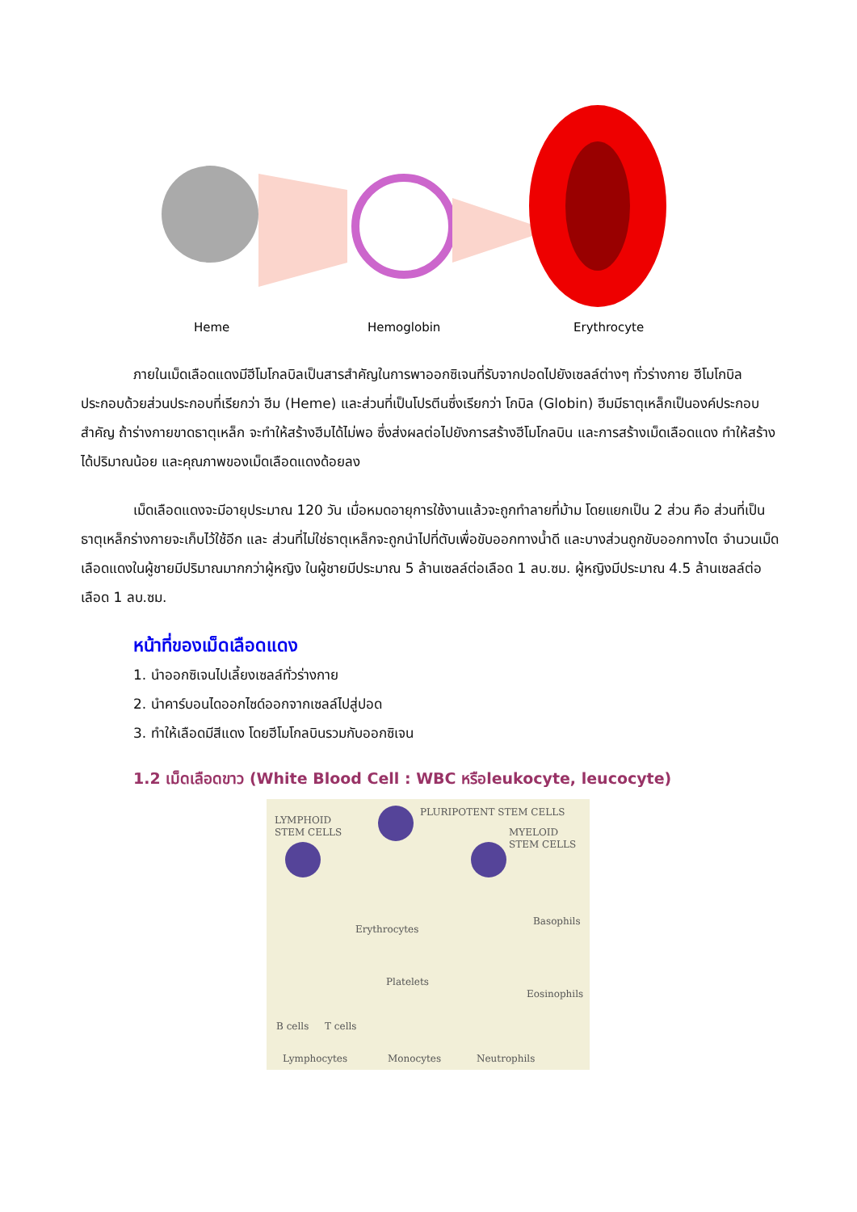Heme
Hemoglobin
Erythrocyte
ภายในเม็ดเลือดแดงมีฮีโมโกลบิลเป็นสารสำคัญในการพาออกซิเจนที่รับจากปอดไปยังเซลล์ต่างๆ ทั่วร่างกาย ฮีโมโกบิลประกอบด้วยส่วนประกอบที่เรียกว่า ฮีม (Heme) และส่วนที่เป็นโปรตีนซึ่งเรียกว่า โกบิล (Globin) ฮีมมีธาตุเหล็กเป็นองค์ประกอบสำคัญ ถ้าร่างกายขาดธาตุเหล็ก จะทำให้สร้างฮีมได้ไม่พอ ซึ่งส่งผลต่อไปยังการสร้างฮีโมโกลบิน และการสร้างเม็ดเลือดแดง ทำให้สร้างได้ปริมาณน้อย และคุณภาพของเม็ดเลือดแดงด้อยลง
เม็ดเลือดแดงจะมีอายุประมาณ 120 วัน เมื่อหมดอายุการใช้งานแล้วจะถูกทำลายที่ม้าม โดยแยกเป็น 2 ส่วน คือ ส่วนที่เป็นธาตุเหล็กร่างกายจะเก็บไว้ใช้อีก และ ส่วนที่ไม่ใช่ธาตุเหล็กจะถูกนำไปที่ตับเพื่อขับออกทางน้ำดี และบางส่วนถูกขับออกทางไต จำนวนเม็ดเลือดแดงในผู้ชายมีปริมาณมากกว่าผู้หญิง ในผู้ชายมีประมาณ 5 ล้านเซลล์ต่อเลือด 1 ลบ.ซม. ผู้หญิงมีประมาณ 4.5 ล้านเซลล์ต่อเลือด 1 ลบ.ซม.
หน้าที่ของเม็ดเลือดแดง
1. นำออกซิเจนไปเลี้ยงเซลล์ทั่วร่างกาย
2. นำคาร์บอนไดออกไซด์ออกจากเซลล์ไปสู่ปอด
3. ทำให้เลือดมีสีแดง โดยฮีโมโกลบินรวมกับออกซิเจน
1.2 เม็ดเลือดขาว (White Blood Cell : WBC หรือleukocyte, leucocyte)
PLURIPOTENT STEM CELLS
LYMPHOID
STEM CELLS
MYELOID
STEM CELLS
Erythrocytes
Platelets
Basophils
Eosinophils
B cells
T cells
Lymphocytes
Monocytes
Neutrophils